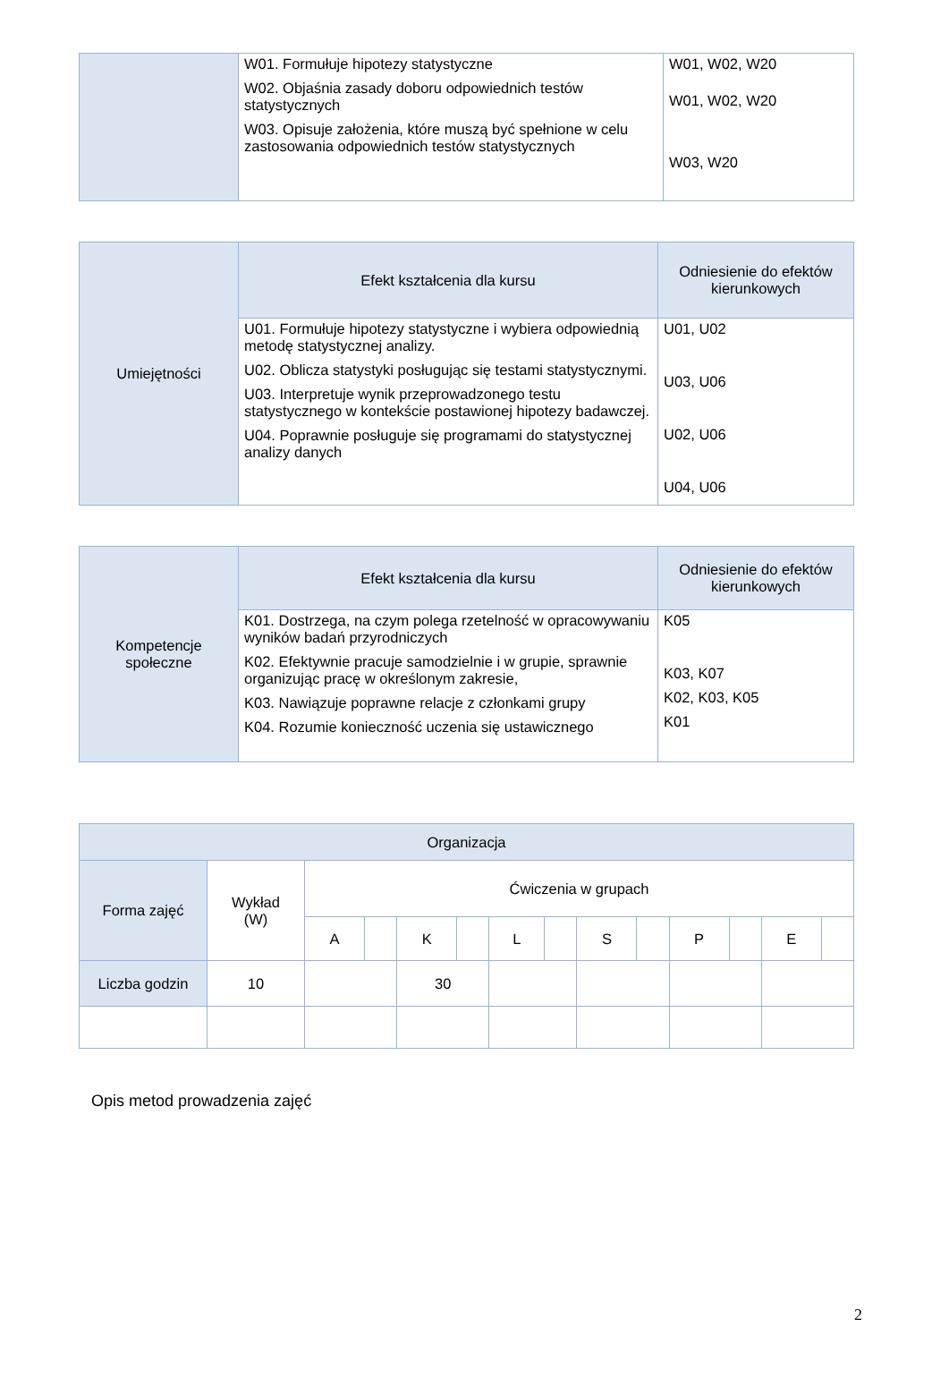| | W01. Formułuje hipotezy statystyczne W02. Objaśnia zasady doboru odpowiednich testów statystycznych W03. Opisuje założenia, które muszą być spełnione w celu zastosowania odpowiednich testów statystycznych | W01, W02, W20 W01, W02, W20 W03, W20 |
| Umiejętności | Efekt kształcenia dla kursu | Odniesienie do efektów kierunkowych |
| | U01. Formułuje hipotezy statystyczne i wybiera odpowiednią metodę statystycznej analizy. U02. Oblicza statystyki posługując się testami statystycznymi. U03. Interpretuje wynik przeprowadzonego testu statystycznego w kontekście postawionej hipotezy badawczej. U04. Poprawnie posługuje się programami do statystycznej analizy danych | U01, U02 U03, U06 U02, U06 U04, U06 |
| Kompetencje społeczne | Efekt kształcenia dla kursu | Odniesienie do efektów kierunkowych |
| | K01. Dostrzega, na czym polega rzetelność w opracowywaniu wyników badań przyrodniczych K02. Efektywnie pracuje samodzielnie i w grupie, sprawnie organizując pracę w określonym zakresie, K03. Nawiązuje poprawne relacje z członkami grupy K04. Rozumie konieczność uczenia się ustawicznego | K05 K03, K07 K02, K03, K05 K01 |
| Organizacja | | | | | | | | | | | | | |
| --- | --- | --- | --- | --- | --- | --- | --- | --- | --- | --- | --- | --- | --- |
| Forma zajęć | Wykład (W) | Ćwiczenia w grupach | | | | | | | | | | | |
| | | A | | K | | L | | S | | P | | E | |
| Liczba godzin | 10 | | | 30 | | | | | | | | | |
Opis metod prowadzenia zajęć
2